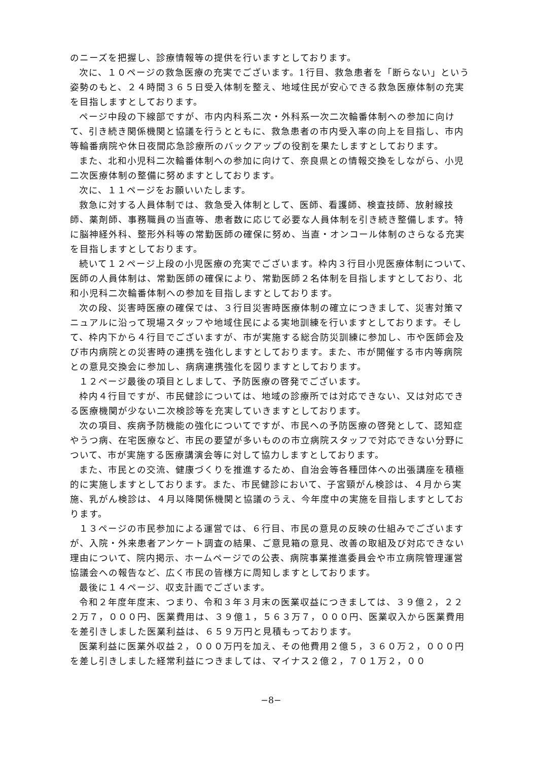のニーズを把握し、診療情報等の提供を行いますとしております。
次に、１０ページの救急医療の充実でございます。1行目、救急患者を「断らない」という姿勢のもと、２４時間３６５日受入体制を整え、地域住民が安心できる救急医療体制の充実を目指しますとしております。
ページ中段の下線部ですが、市内内科系二次・外科系一次二次輪番体制への参加に向けて、引き続き関係機関と協議を行うとともに、救急患者の市内受入率の向上を目指し、市内等輪番病院や休日夜間応急診療所のバックアップの役割を果たしますとしております。
また、北和小児科二次輪番体制への参加に向けて、奈良県との情報交換をしながら、小児二次医療体制の整備に努めますとしております。
次に、１１ページをお願いいたします。
救急に対する人員体制では、救急受入体制として、医師、看護師、検査技師、放射線技師、薬剤師、事務職員の当直等、患者数に応じて必要な人員体制を引き続き整備します。特に脳神経外科、整形外科等の常勤医師の確保に努め、当直・オンコール体制のさらなる充実を目指しますとしております。
続いて１２ページ上段の小児医療の充実でございます。枠内３行目小児医療体制について、医師の人員体制は、常勤医師の確保により、常勤医師２名体制を目指しますとしており、北和小児科二次輪番体制への参加を目指しますとしております。
次の段、災害時医療の確保では、３行目災害時医療体制の確立につきまして、災害対策マニュアルに沿って現場スタッフや地域住民による実地訓練を行いますとしております。そして、枠内下から４行目でございますが、市が実施する総合防災訓練に参加し、市や医師会及び市内病院との災害時の連携を強化しますとしております。また、市が開催する市内等病院との意見交換会に参加し、病病連携強化を図りますとしております。
１２ページ最後の項目としまして、予防医療の啓発でございます。
枠内４行目ですが、市民健診については、地域の診療所では対応できない、又は対応できる医療機関が少ない二次検診等を充実していきますとしております。
次の項目、疾病予防機能の強化についてですが、市民への予防医療の啓発として、認知症やうつ病、在宅医療など、市民の要望が多いものの市立病院スタッフで対応できない分野について、市が実施する医療講演会等に対して協力しますとしております。
また、市民との交流、健康づくりを推進するため、自治会等各種団体への出張講座を積極的に実施しますとしております。また、市民健診において、子宮頸がん検診は、４月から実施、乳がん検診は、４月以降関係機関と協議のうえ、今年度中の実施を目指しますとしております。
１３ページの市民参加による運営では、６行目、市民の意見の反映の仕組みでございますが、入院・外来患者アンケート調査の結果、ご意見箱の意見、改善の取組及び対応できない理由について、院内掲示、ホームページでの公表、病院事業推進委員会や市立病院管理運営協議会への報告など、広く市民の皆様方に周知しますとしております。
最後に１４ページ、収支計画でございます。
令和２年度年度末、つまり、令和３年３月末の医業収益につきましては、３９億２，２２２万７，０００円、医業費用は、３９億１，５６３万７，０００円、医業収入から医業費用を差引きしました医業利益は、６５９万円と見積もっております。
医業利益に医業外収益２，０００万円を加え、その他費用２億５，３６０万２，０００円を差し引きしました経常利益につきましては、マイナス２億２，７０１万２，００
−8−